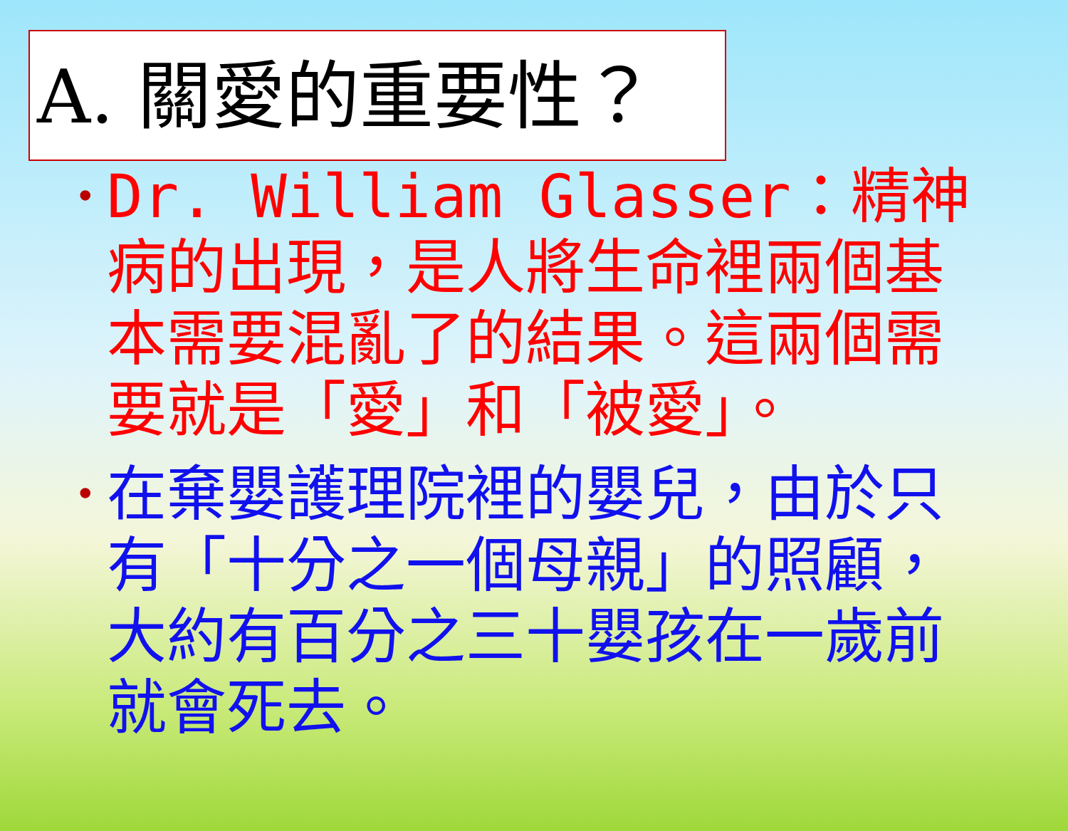A. 關愛的重要性？
• Dr. William Glasser：精神病的出現，是人將生命裡兩個基本需要混亂了的結果。這兩個需要就是「愛」和「被愛」。
• 在棄嬰護理院裡的嬰兒，由於只有「十分之一個母親」的照顧，大約有百分之三十嬰孩在一歲前就會死去。